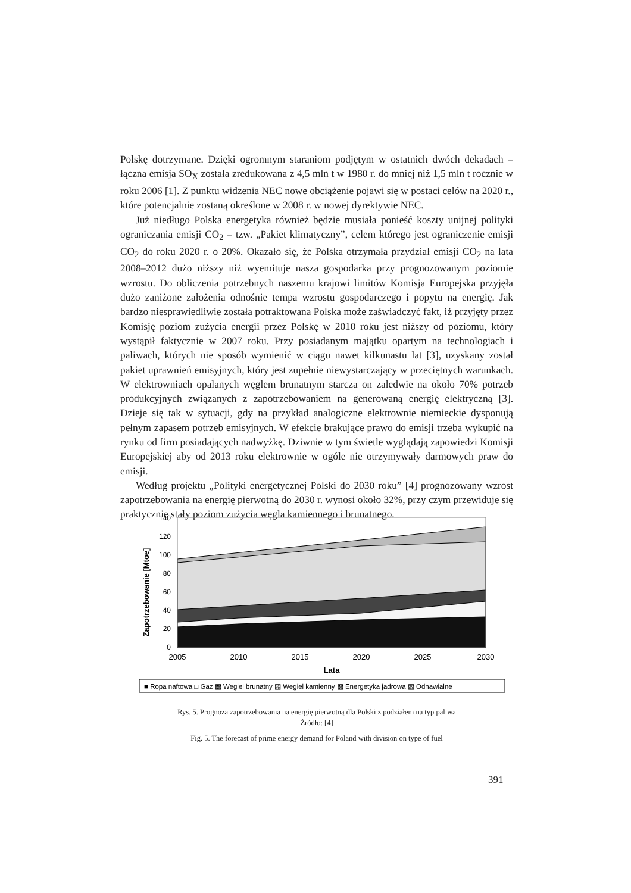Polskę dotrzymane. Dzięki ogromnym staraniom podjętym w ostatnich dwóch dekadach – łączna emisja SO<sub>X</sub> została zredukowana z 4,5 mln t w 1980 r. do mniej niż 1,5 mln t rocznie w roku 2006 [1]. Z punktu widzenia NEC nowe obciążenie pojawi się w postaci celów na 2020 r., które potencjalnie zostaną określone w 2008 r. w nowej dyrektywie NEC.
Już niedługo Polska energetyka również będzie musiała ponieść koszty unijnej polityki ograniczania emisji CO<sub>2</sub> – tzw. „Pakiet klimatyczny”, celem którego jest ograniczenie emisji CO<sub>2</sub> do roku 2020 r. o 20%. Okazało się, że Polska otrzymała przydział emisji CO<sub>2</sub> na lata 2008–2012 dużo niższy niż wyemituje nasza gospodarka przy prognozowanym poziomie wzrostu. Do obliczenia potrzebnych naszemu krajowi limitów Komisja Europejska przyjęła dużo zaniżone założenia odnośnie tempa wzrostu gospodarczego i popytu na energię. Jak bardzo niesprawiedliwie została potraktowana Polska może zaświadczyć fakt, iż przyjęty przez Komisję poziom zużycia energii przez Polskę w 2010 roku jest niższy od poziomu, który wystąpił faktycznie w 2007 roku. Przy posiadanym majątku opartym na technologiach i paliwach, których nie sposób wymienić w ciągu nawet kilkunastu lat [3], uzyskany został pakiet uprawnień emisyjnych, który jest zupełnie niewystarczający w przeciętnych warunkach. W elektrowniach opalanych węglem brunatnym starcza on zaledwie na około 70% potrzeb produkcyjnych związanych z zapotrzebowaniem na generowaną energię elektryczną [3]. Dzieje się tak w sytuacji, gdy na przykład analogiczne elektrownie niemieckie dysponują pełnym zapasem potrzeb emisyjnych. W efekcie brakujące prawo do emisji trzeba wykupić na rynku od firm posiadających nadwyżkę. Dziwnie w tym świetle wyglądają zapowiedzi Komisji Europejskiej aby od 2013 roku elektrownie w ogóle nie otrzymywały darmowych praw do emisji.
Według projektu „Polityki energetycznej Polski do 2030 roku” [4] prognozowany wzrost zapotrzebowania na energię pierwotną do 2030 r. wynosi około 32%, przy czym przewiduje się praktycznie stały poziom zużycia węgla kamiennego i brunatnego.
Zapotrzebowanie [Mtoe]
140
120
100
80
60
40
20
0
2005
2010
2015
2020
2025
2030
Lata
■ Ropa naftowa □ Gaz ▩ Wegiel brunatny ▨ Wegiel kamienny ▩ Energetyka jadrowa ▧ Odnawialne
Rys. 5. Prognoza zapotrzebowania na energię pierwotną dla Polski z podziałem na typ paliwa
Źródło: [4]
Fig. 5. The forecast of prime energy demand for Poland with division on type of fuel
391